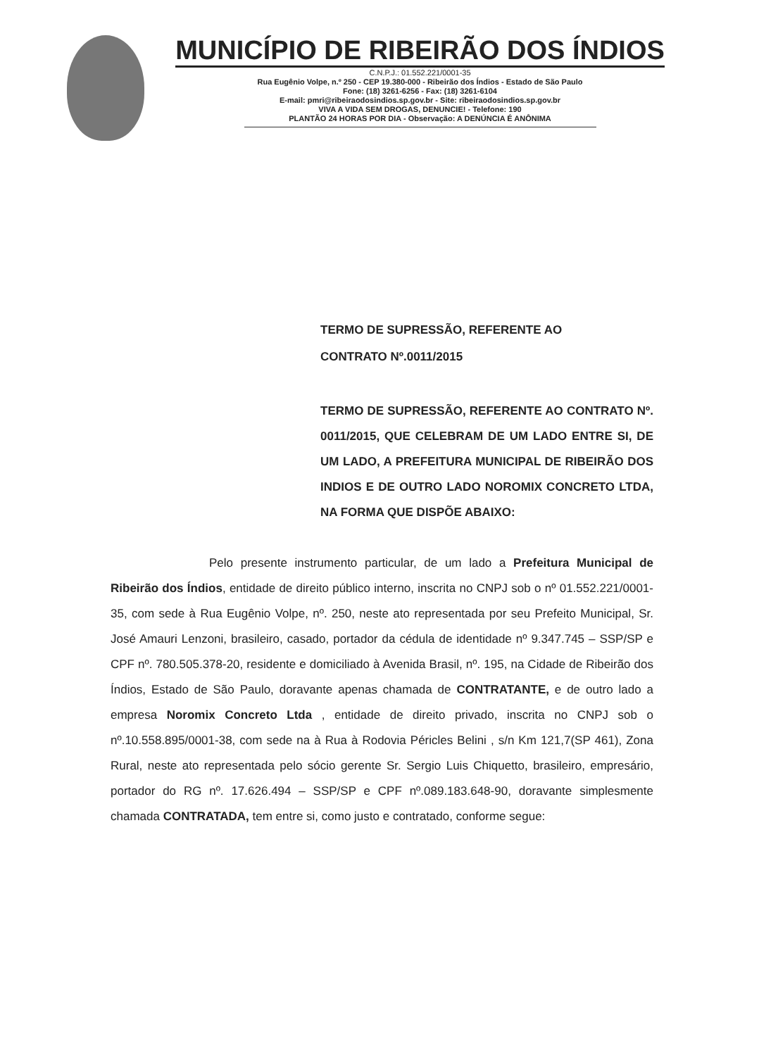MUNICÍPIO DE RIBEIRÃO DOS ÍNDIOS
C.N.P.J.: 01.552.221/0001-35
Rua Eugênio Volpe, n.º 250 - CEP 19.380-000 - Ribeirão dos Índios - Estado de São Paulo
Fone: (18) 3261-6256 - Fax: (18) 3261-6104
E-mail: pmri@ribeiraodosindios.sp.gov.br - Site: ribeiraodosindios.sp.gov.br
VIVA A VIDA SEM DROGAS, DENUNCIE! - Telefone: 190
PLANTÃO 24 HORAS POR DIA - Observação: A DENÚNCIA É ANÔNIMA
TERMO DE SUPRESSÃO, REFERENTE AO
CONTRATO Nº.0011/2015
TERMO DE SUPRESSÃO, REFERENTE AO CONTRATO Nº. 0011/2015, QUE CELEBRAM DE UM LADO ENTRE SI, DE UM LADO, A PREFEITURA MUNICIPAL DE RIBEIRÃO DOS INDIOS E DE OUTRO LADO NOROMIX CONCRETO LTDA, NA FORMA QUE DISPÕE ABAIXO:
Pelo presente instrumento particular, de um lado a Prefeitura Municipal de Ribeirão dos Índios, entidade de direito público interno, inscrita no CNPJ sob o nº 01.552.221/0001-35, com sede à Rua Eugênio Volpe, nº. 250, neste ato representada por seu Prefeito Municipal, Sr. José Amauri Lenzoni, brasileiro, casado, portador da cédula de identidade nº 9.347.745 – SSP/SP e CPF nº. 780.505.378-20, residente e domiciliado à Avenida Brasil, nº. 195, na Cidade de Ribeirão dos Índios, Estado de São Paulo, doravante apenas chamada de CONTRATANTE, e de outro lado a empresa Noromix Concreto Ltda , entidade de direito privado, inscrita no CNPJ sob o nº.10.558.895/0001-38, com sede na à Rua à Rodovia Péricles Belini , s/n Km 121,7(SP 461), Zona Rural, neste ato representada pelo sócio gerente Sr. Sergio Luis Chiquetto, brasileiro, empresário, portador do RG nº. 17.626.494 – SSP/SP e CPF nº.089.183.648-90, doravante simplesmente chamada CONTRATADA, tem entre si, como justo e contratado, conforme segue: